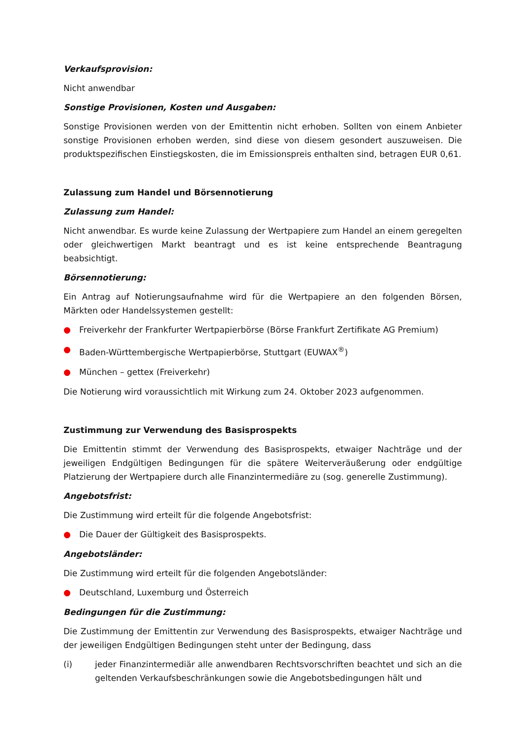Verkaufsprovision:
Nicht anwendbar
Sonstige Provisionen, Kosten und Ausgaben:
Sonstige Provisionen werden von der Emittentin nicht erhoben. Sollten von einem Anbieter sonstige Provisionen erhoben werden, sind diese von diesem gesondert auszuweisen. Die produktspezifischen Einstiegskosten, die im Emissionspreis enthalten sind, betragen EUR 0,61.
Zulassung zum Handel und Börsennotierung
Zulassung zum Handel:
Nicht anwendbar. Es wurde keine Zulassung der Wertpapiere zum Handel an einem geregelten oder gleichwertigen Markt beantragt und es ist keine entsprechende Beantragung beabsichtigt.
Börsennotierung:
Ein Antrag auf Notierungsaufnahme wird für die Wertpapiere an den folgenden Börsen, Märkten oder Handelssystemen gestellt:
● Freiverkehr der Frankfurter Wertpapierbörse (Börse Frankfurt Zertifikate AG Premium)
● Baden-Württembergische Wertpapierbörse, Stuttgart (EUWAX<sup>®</sup>)
● München – gettex (Freiverkehr)
Die Notierung wird voraussichtlich mit Wirkung zum 24. Oktober 2023 aufgenommen.
Zustimmung zur Verwendung des Basisprospekts
Die Emittentin stimmt der Verwendung des Basisprospekts, etwaiger Nachträge und der jeweiligen Endgültigen Bedingungen für die spätere Weiterveräußerung oder endgültige Platzierung der Wertpapiere durch alle Finanzintermediäre zu (sog. generelle Zustimmung).
Angebotsfrist:
Die Zustimmung wird erteilt für die folgende Angebotsfrist:
● Die Dauer der Gültigkeit des Basisprospekts.
Angebotsländer:
Die Zustimmung wird erteilt für die folgenden Angebotsländer:
● Deutschland, Luxemburg und Österreich
Bedingungen für die Zustimmung:
Die Zustimmung der Emittentin zur Verwendung des Basisprospekts, etwaiger Nachträge und der jeweiligen Endgültigen Bedingungen steht unter der Bedingung, dass
(i) jeder Finanzintermediär alle anwendbaren Rechtsvorschriften beachtet und sich an die geltenden Verkaufsbeschränkungen sowie die Angebotsbedingungen hält und